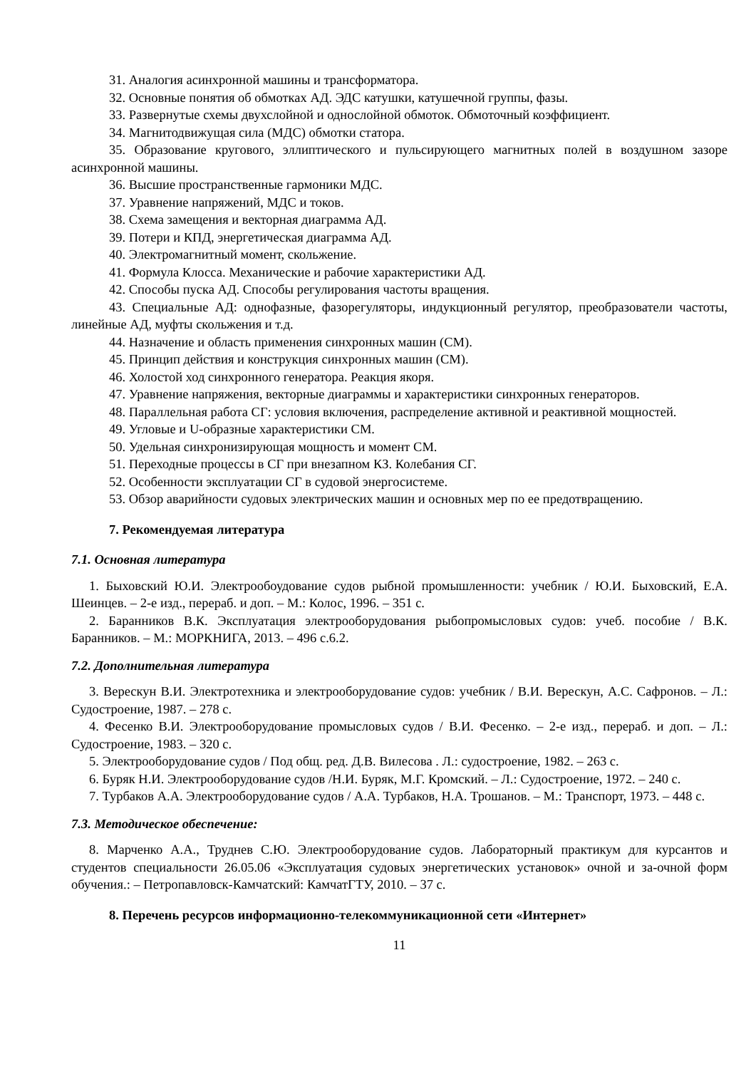31. Аналогия асинхронной машины и трансформатора.
32. Основные понятия об обмотках АД. ЭДС катушки, катушечной группы, фазы.
33. Развернутые схемы двухслойной и однослойной обмоток. Обмоточный коэффициент.
34. Магнитодвижущая сила (МДС) обмотки статора.
35. Образование кругового, эллиптического и пульсирующего магнитных полей в воздушном зазоре асинхронной машины.
36. Высшие пространственные гармоники МДС.
37. Уравнение напряжений, МДС и токов.
38. Схема замещения и векторная диаграмма АД.
39. Потери и КПД, энергетическая диаграмма АД.
40. Электромагнитный момент, скольжение.
41. Формула Клосса. Механические и рабочие характеристики АД.
42. Способы пуска АД. Способы регулирования частоты вращения.
43. Специальные АД: однофазные, фазорегуляторы, индукционный регулятор, преобразователи частоты, линейные АД, муфты скольжения и т.д.
44. Назначение и область применения синхронных машин (СМ).
45. Принцип действия и конструкция синхронных машин (СМ).
46. Холостой ход синхронного генератора. Реакция якоря.
47. Уравнение напряжения, векторные диаграммы и характеристики синхронных генераторов.
48. Параллельная работа СГ: условия включения, распределение активной и реактивной мощностей.
49. Угловые и U-образные характеристики СМ.
50. Удельная синхронизирующая мощность и момент СМ.
51. Переходные процессы в СГ при внезапном КЗ. Колебания СГ.
52. Особенности эксплуатации СГ в судовой энергосистеме.
53. Обзор аварийности судовых электрических машин и основных мер по ее предотвращению.
7. Рекомендуемая литература
7.1. Основная литература
1. Быховский Ю.И. Электрообоудование судов рыбной промышленности: учебник / Ю.И. Быховский, Е.А. Шеинцев. – 2-е изд., перераб. и доп. – М.: Колос, 1996. – 351 с.
2. Баранников В.К. Эксплуатация электрооборудования рыбопромысловых судов: учеб. пособие / В.К. Баранников. – М.: МОРКНИГА, 2013. – 496 с.6.2.
7.2. Дополнительная литература
3. Верескун В.И. Электротехника и электрооборудование судов: учебник / В.И. Верескун, А.С. Сафронов. – Л.: Судостроение, 1987. – 278 с.
4. Фесенко В.И. Электрооборудование промысловых судов / В.И. Фесенко. – 2-е изд., перераб. и доп. – Л.: Судостроение, 1983. – 320 с.
5. Электрооборудование судов / Под общ. ред. Д.В. Вилесова . Л.: судостроение, 1982. – 263 с.
6. Буряк Н.И. Электрооборудование судов /Н.И. Буряк, М.Г. Кромский. – Л.: Судостроение, 1972. – 240 с.
7. Турбаков А.А. Электрооборудование судов / А.А. Турбаков, Н.А. Трошанов. – М.: Транспорт, 1973. – 448 с.
7.3. Методическое обеспечение:
8. Марченко А.А., Труднев С.Ю. Электрооборудование судов. Лабораторный практикум для курсантов и студентов специальности 26.05.06 «Эксплуатация судовых энергетических установок» очной и за-очной форм обучения.: – Петропавловск-Камчатский: КамчатГТУ, 2010. – 37 с.
8. Перечень ресурсов информационно-телекоммуникационной сети «Интернет»
11